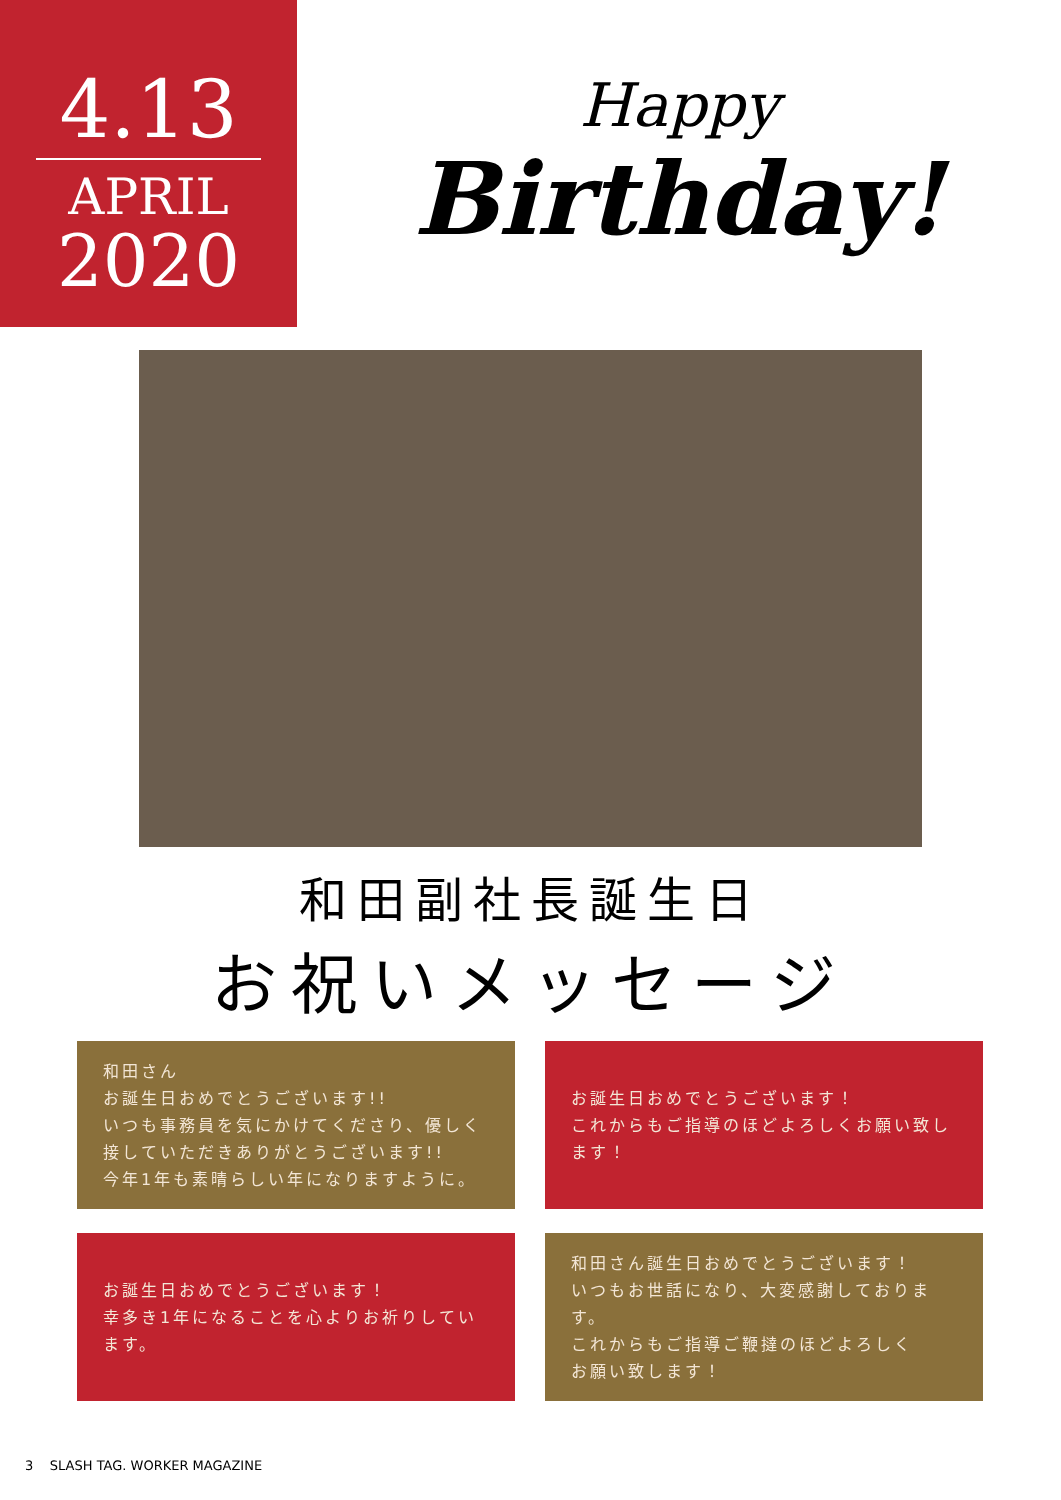4.13
APRIL
2020
Happy
Birthday!
和田副社長誕生日
お祝いメッセージ
和田さん
お誕生日おめでとうございます!!
いつも事務員を気にかけてくださり、優しく接していただきありがとうございます!!
今年1年も素晴らしい年になりますように。
お誕生日おめでとうございます！
これからもご指導のほどよろしくお願い致します！
お誕生日おめでとうございます！
幸多き1年になることを心よりお祈りしています。
和田さん誕生日おめでとうございます！
いつもお世話になり、大変感謝しております。
これからもご指導ご鞭撻のほどよろしく
お願い致します！
3 SLASH TAG. WORKER MAGAZINE